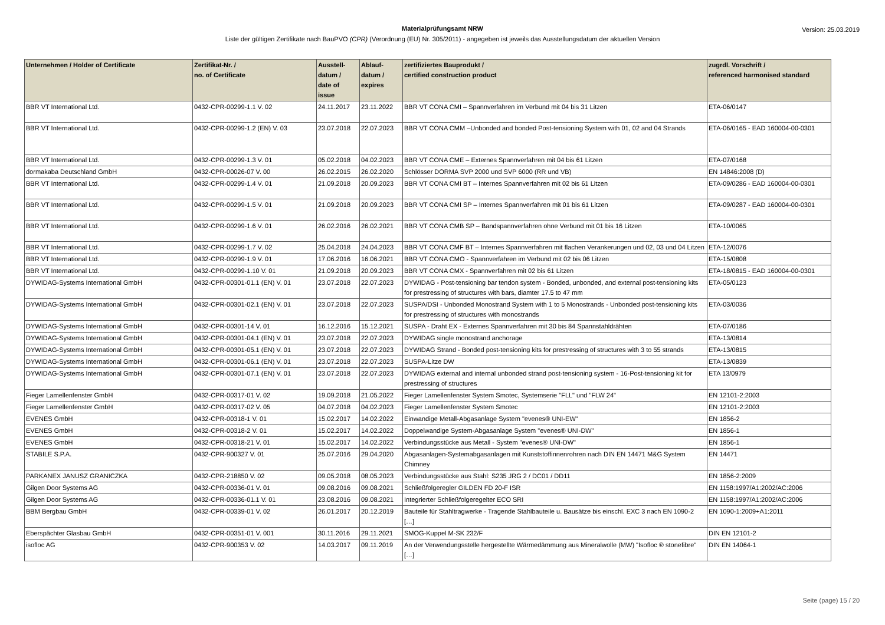Materialprüfungsamt NRW
Liste der gültigen Zertifikate nach BauPVO (CPR) (Verordnung (EU) Nr. 305/2011) - angegeben ist jeweils das Ausstellungsdatum der aktuellen Version
Version: 25.03.2019
| Unternehmen / Holder of Certificate | Zertifikat-Nr. / no. of Certificate | Ausstell- datum / date of issue | Ablauf- datum / expires | zertifiziertes Bauprodukt / certified construction product | zugrdl. Vorschrift / referenced harmonised standard |
| --- | --- | --- | --- | --- | --- |
| BBR VT International Ltd. | 0432-CPR-00299-1.1 V. 02 | 24.11.2017 | 23.11.2022 | BBR VT CONA CMI – Spannverfahren im Verbund mit 04 bis 31 Litzen | ETA-06/0147 |
| BBR VT International Ltd. | 0432-CPR-00299-1.2 (EN) V. 03 | 23.07.2018 | 22.07.2023 | BBR VT CONA CMM –Unbonded and bonded Post-tensioning System with 01, 02 and 04 Strands | ETA-06/0165 - EAD 160004-00-0301 |
| BBR VT International Ltd. | 0432-CPR-00299-1.3 V. 01 | 05.02.2018 | 04.02.2023 | BBR VT CONA CME – Externes Spannverfahren mit 04 bis 61 Litzen | ETA-07/0168 |
| dormakaba Deutschland GmbH | 0432-CPR-00026-07 V. 00 | 26.02.2015 | 26.02.2020 | Schlösser DORMA SVP 2000 und SVP 6000 (RR und VB) | EN 14846:2008 (D) |
| BBR VT International Ltd. | 0432-CPR-00299-1.4 V. 01 | 21.09.2018 | 20.09.2023 | BBR VT CONA CMI BT – Internes Spannverfahren mit 02 bis 61 Litzen | ETA-09/0286 - EAD 160004-00-0301 |
| BBR VT International Ltd. | 0432-CPR-00299-1.5 V. 01 | 21.09.2018 | 20.09.2023 | BBR VT CONA CMI SP – Internes Spannverfahren mit 01 bis 61 Litzen | ETA-09/0287 - EAD 160004-00-0301 |
| BBR VT International Ltd. | 0432-CPR-00299-1.6 V. 01 | 26.02.2016 | 26.02.2021 | BBR VT CONA CMB SP – Bandspannverfahren ohne Verbund mit 01 bis 16 Litzen | ETA-10/0065 |
| BBR VT International Ltd. | 0432-CPR-00299-1.7 V. 02 | 25.04.2018 | 24.04.2023 | BBR VT CONA CMF BT – Internes Spannverfahren mit flachen Verankerungen und 02, 03 und 04 Litzen | ETA-12/0076 |
| BBR VT International Ltd. | 0432-CPR-00299-1.9 V. 01 | 17.06.2016 | 16.06.2021 | BBR VT CONA CMO - Spannverfahren im Verbund mit 02 bis 06 Litzen | ETA-15/0808 |
| BBR VT International Ltd. | 0432-CPR-00299-1.10 V. 01 | 21.09.2018 | 20.09.2023 | BBR VT CONA CMX - Spannverfahren mit 02 bis 61 Litzen | ETA-18/0815 - EAD 160004-00-0301 |
| DYWIDAG-Systems International GmbH | 0432-CPR-00301-01.1 (EN) V. 01 | 23.07.2018 | 22.07.2023 | DYWIDAG - Post-tensioning bar tendon system - Bonded, unbonded, and external post-tensioning kits for prestressing of structures with bars, diamter 17.5 to 47 mm | ETA-05/0123 |
| DYWIDAG-Systems International GmbH | 0432-CPR-00301-02.1 (EN) V. 01 | 23.07.2018 | 22.07.2023 | SUSPA/DSI - Unbonded Monostrand System with 1 to 5 Monostrands - Unbonded post-tensioning kits for prestressing of structures with monostrands | ETA-03/0036 |
| DYWIDAG-Systems International GmbH | 0432-CPR-00301-14 V. 01 | 16.12.2016 | 15.12.2021 | SUSPA - Draht EX - Externes Spannverfahren mit 30 bis 84 Spannstahldrähten | ETA-07/0186 |
| DYWIDAG-Systems International GmbH | 0432-CPR-00301-04.1 (EN) V. 01 | 23.07.2018 | 22.07.2023 | DYWIDAG single monostrand anchorage | ETA-13/0814 |
| DYWIDAG-Systems International GmbH | 0432-CPR-00301-05.1 (EN) V. 01 | 23.07.2018 | 22.07.2023 | DYWIDAG Strand - Bonded post-tensioning kits for prestressing of structures with 3 to 55 strands | ETA-13/0815 |
| DYWIDAG-Systems International GmbH | 0432-CPR-00301-06.1 (EN) V. 01 | 23.07.2018 | 22.07.2023 | SUSPA-Litze DW | ETA-13/0839 |
| DYWIDAG-Systems International GmbH | 0432-CPR-00301-07.1 (EN) V. 01 | 23.07.2018 | 22.07.2023 | DYWIDAG external and internal unbonded strand post-tensioning system - 16-Post-tensioning kit for prestressing of structures | ETA 13/0979 |
| Fieger Lamellenfenster GmbH | 0432-CPR-00317-01 V. 02 | 19.09.2018 | 21.05.2022 | Fieger Lamellenfenster System Smotec, Systemserie "FLL" und "FLW 24" | EN 12101-2:2003 |
| Fieger Lamellenfenster GmbH | 0432-CPR-00317-02 V. 05 | 04.07.2018 | 04.02.2023 | Fieger Lamellenfenster System Smotec | EN 12101-2:2003 |
| EVENES GmbH | 0432-CPR-00318-1 V. 01 | 15.02.2017 | 14.02.2022 | Einwandige Metall-Abgasanlage System "evenes® UNI-EW" | EN 1856-2 |
| EVENES GmbH | 0432-CPR-00318-2 V. 01 | 15.02.2017 | 14.02.2022 | Doppelwandige System-Abgasanlage System "evenes® UNI-DW" | EN 1856-1 |
| EVENES GmbH | 0432-CPR-00318-21 V. 01 | 15.02.2017 | 14.02.2022 | Verbindungsstücke aus Metall - System "evenes® UNI-DW" | EN 1856-1 |
| STABILE S.P.A. | 0432-CPR-900327 V. 01 | 25.07.2016 | 29.04.2020 | Abgasanlagen-Systemabgasanlagen mit Kunststoffinnenrohren nach DIN EN 14471 M&G System Chimney | EN 14471 |
| PARKANEX JANUSZ GRANICZKA | 0432-CPR-218850 V. 02 | 09.05.2018 | 08.05.2023 | Verbindungsstücke aus Stahl: S235 JRG 2 / DC01 / DD11 | EN 1856-2:2009 |
| Gilgen Door Systems AG | 0432-CPR-00336-01 V. 01 | 09.08.2016 | 09.08.2021 | Schließfolgeregler GILDEN FD 20-F ISR | EN 1158:1997/A1:2002/AC:2006 |
| Gilgen Door Systems AG | 0432-CPR-00336-01.1 V. 01 | 23.08.2016 | 09.08.2021 | Integrierter Schließfolgeregelter ECO SRI | EN 1158:1997/A1:2002/AC:2006 |
| BBM Bergbau GmbH | 0432-CPR-00339-01 V. 02 | 26.01.2017 | 20.12.2019 | Bauteile für Stahltragwerke - Tragende Stahlbauteile u. Bausätze bis einschl. EXC 3 nach EN 1090-2 […] | EN 1090-1:2009+A1:2011 |
| Eberspächter Glasbau GmbH | 0432-CPR-00351-01 V. 001 | 30.11.2016 | 29.11.2021 | SMOG-Kuppel M-SK 232/F | DIN EN 12101-2 |
| isofloc AG | 0432-CPR-900353 V. 02 | 14.03.2017 | 09.11.2019 | An der Verwendungsstelle hergestellte Wärmedämmung aus Mineralwolle (MW) "Isofloc ® stonefibre" […] | DIN EN 14064-1 |
Seite (page) 15 / 20